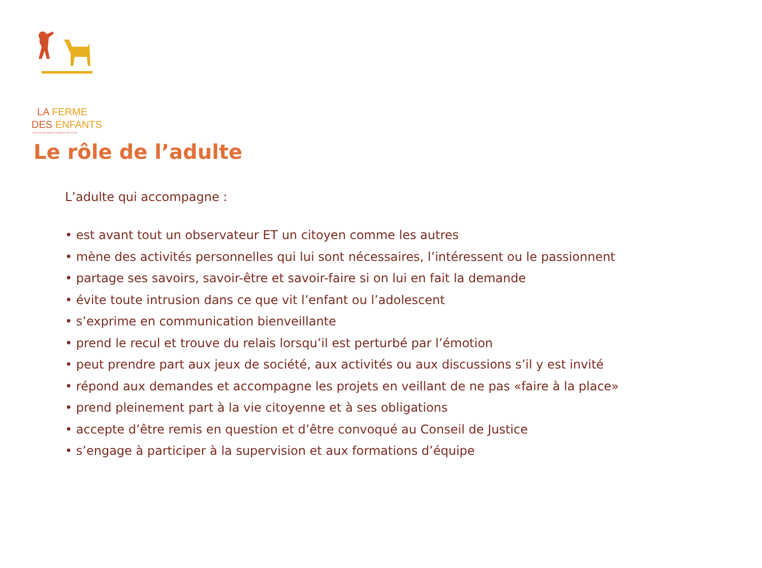LA FERME
DES ENFANTS
vers la vie dans le respect de la vie
Le rôle de l’adulte
L’adulte qui accompagne :
• est avant tout un observateur ET un citoyen comme les autres
• mène des activités personnelles qui lui sont nécessaires, l’intéressent ou le passionnent
• partage ses savoirs, savoir-être et savoir-faire si on lui en fait la demande
• évite toute intrusion dans ce que vit l’enfant ou l’adolescent
• s’exprime en communication bienveillante
• prend le recul et trouve du relais lorsqu’il est perturbé par l’émotion
• peut prendre part aux jeux de société, aux activités ou aux discussions s’il y est invité
• répond aux demandes et accompagne les projets en veillant de ne pas «faire à la place»
• prend pleinement part à la vie citoyenne et à ses obligations
• accepte d’être remis en question et d’être convoqué au Conseil de Justice
• s’engage à participer à la supervision et aux formations d’équipe